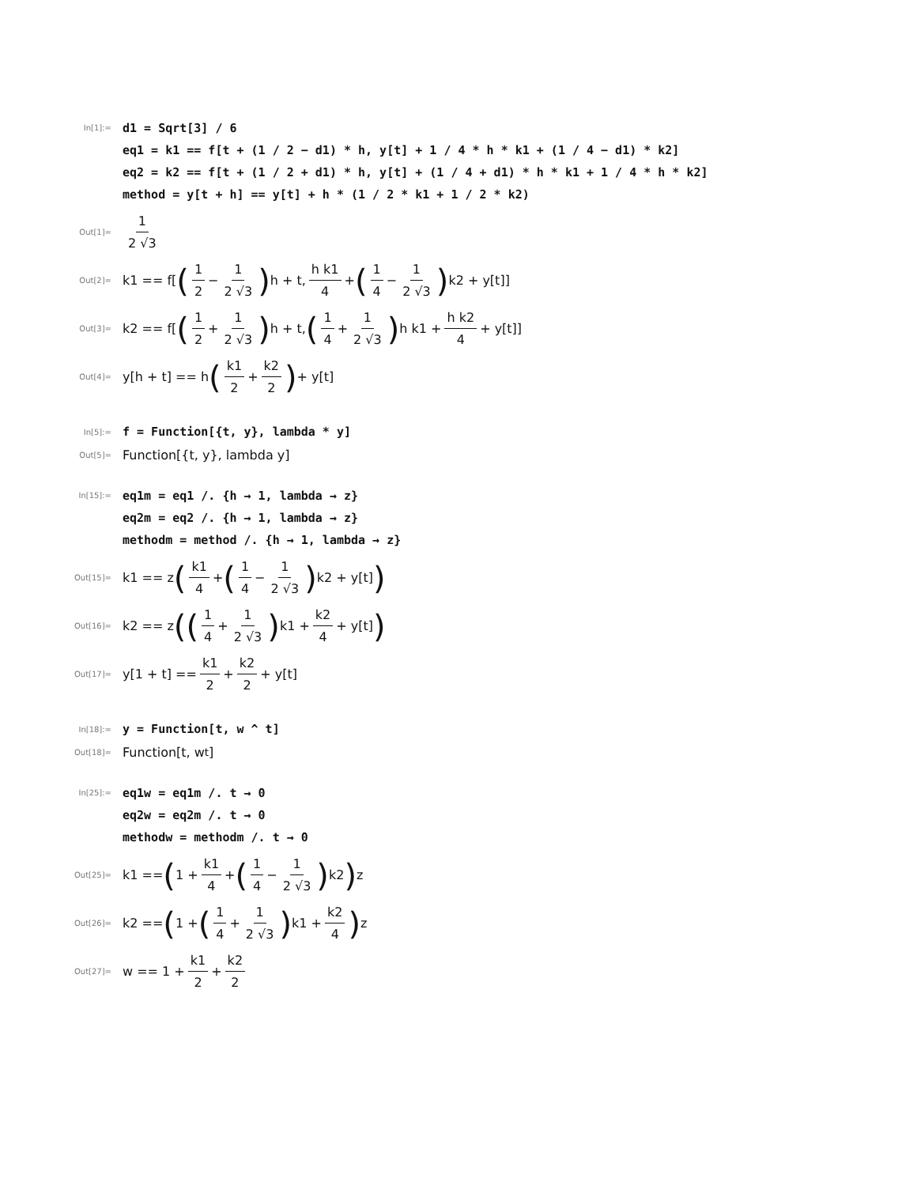In[1]:=
d1 = Sqrt[3] / 6
eq1 = k1 == f[t + (1 / 2 − d1) * h, y[t] + 1 / 4 * h * k1 + (1 / 4 − d1) * k2]
eq2 = k2 == f[t + (1 / 2 + d1) * h, y[t] + (1 / 4 + d1) * h * k1 + 1 / 4 * h * k2]
method = y[t + h] == y[t] + h * (1 / 2 * k1 + 1 / 2 * k2)
Out[1]=
1 2 √3
Out[2]=
k1 == f[(1 2 − 1 2 √3) h + t, h k1 4 + (1 4 − 1 2 √3) k2 + y[t]]
Out[3]=
k2 == f[(1 2 + 1 2 √3) h + t, (1 4 + 1 2 √3) h k1 + h k2 4 + y[t]]
Out[4]=
y[h + t] == h (k1 2 + k2 2) + y[t]
In[5]:=
f = Function[{t, y}, lambda * y]
Out[5]=
Function[{t, y}, lambda y]
In[15]:=
eq1m = eq1 /. {h → 1, lambda → z}
eq2m = eq2 /. {h → 1, lambda → z}
methodm = method /. {h → 1, lambda → z}
Out[15]=
k1 == z (k1 4 + (1 4 − 1 2 √3) k2 + y[t])
Out[16]=
k2 == z ((1 4 + 1 2 √3) k1 + k2 4 + y[t])
Out[17]=
y[1 + t] == k1 2 + k2 2 + y[t]
In[18]:=
y = Function[t, w ^ t]
Out[18]=
Function[t, w<sup>t</sup>]
In[25]:=
eq1w = eq1m /. t → 0
eq2w = eq2m /. t → 0
methodw = methodm /. t → 0
Out[25]=
k1 == (1 + k1 4 + (1 4 − 1 2 √3) k2) z
Out[26]=
k2 == (1 + (1 4 + 1 2 √3) k1 + k2 4) z
Out[27]=
w == 1 + k1 2 + k2 2